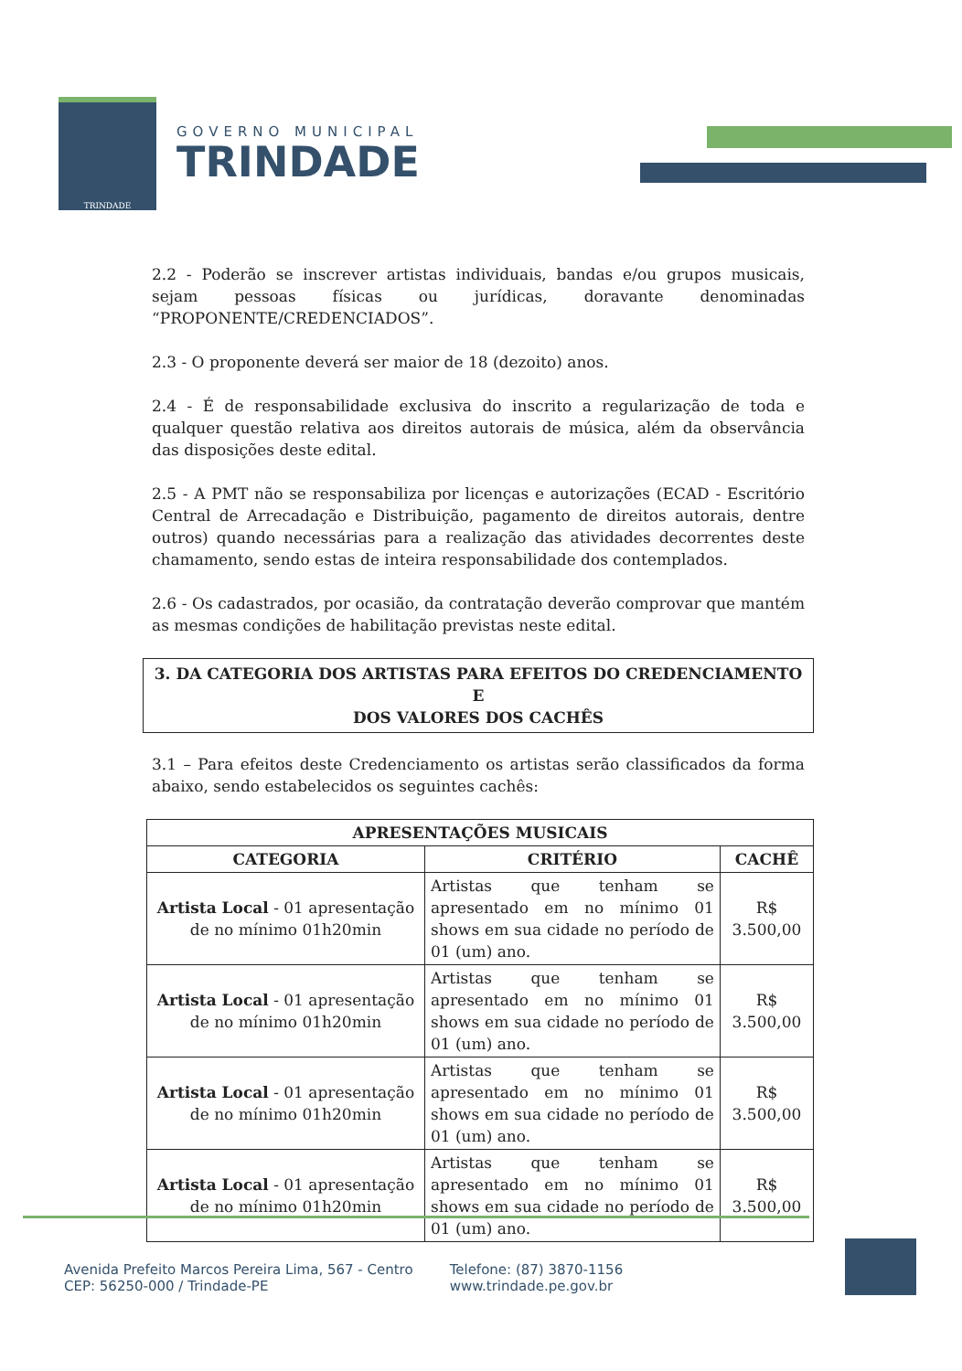TRINDADE
GOVERNO MUNICIPAL
TRINDADE
2.2 - Poderão se inscrever artistas individuais, bandas e/ou grupos musicais, sejam pessoas físicas ou jurídicas, doravante denominadas “PROPONENTE/CREDENCIADOS”.
2.3 - O proponente deverá ser maior de 18 (dezoito) anos.
2.4 - É de responsabilidade exclusiva do inscrito a regularização de toda e qualquer questão relativa aos direitos autorais de música, além da observância das disposições deste edital.
2.5 - A PMT não se responsabiliza por licenças e autorizações (ECAD - Escritório Central de Arrecadação e Distribuição, pagamento de direitos autorais, dentre outros) quando necessárias para a realização das atividades decorrentes deste chamamento, sendo estas de inteira responsabilidade dos contemplados.
2.6 - Os cadastrados, por ocasião, da contratação deverão comprovar que mantém as mesmas condições de habilitação previstas neste edital.
3. DA CATEGORIA DOS ARTISTAS PARA EFEITOS DO CREDENCIAMENTO E
DOS VALORES DOS CACHÊS
3.1 – Para efeitos deste Credenciamento os artistas serão classificados da forma abaixo, sendo estabelecidos os seguintes cachês:
| APRESENTAÇÕES MUSICAIS | | |
| --- | --- | --- |
| CATEGORIA | CRITÉRIO | CACHÊ |
| Artista Local - 01 apresentação de no mínimo 01h20min | Artistas que tenham se apresentado em no mínimo 01 shows em sua cidade no período de 01 (um) ano. | R$ 3.500,00 |
| Artista Local - 01 apresentação de no mínimo 01h20min | Artistas que tenham se apresentado em no mínimo 01 shows em sua cidade no período de 01 (um) ano. | R$ 3.500,00 |
| Artista Local - 01 apresentação de no mínimo 01h20min | Artistas que tenham se apresentado em no mínimo 01 shows em sua cidade no período de 01 (um) ano. | R$ 3.500,00 |
| Artista Local - 01 apresentação de no mínimo 01h20min | Artistas que tenham se apresentado em no mínimo 01 shows em sua cidade no período de 01 (um) ano. | R$ 3.500,00 |
Avenida Prefeito Marcos Pereira Lima, 567 - Centro
CEP: 56250-000 / Trindade-PE
Telefone: (87) 3870-1156
www.trindade.pe.gov.br